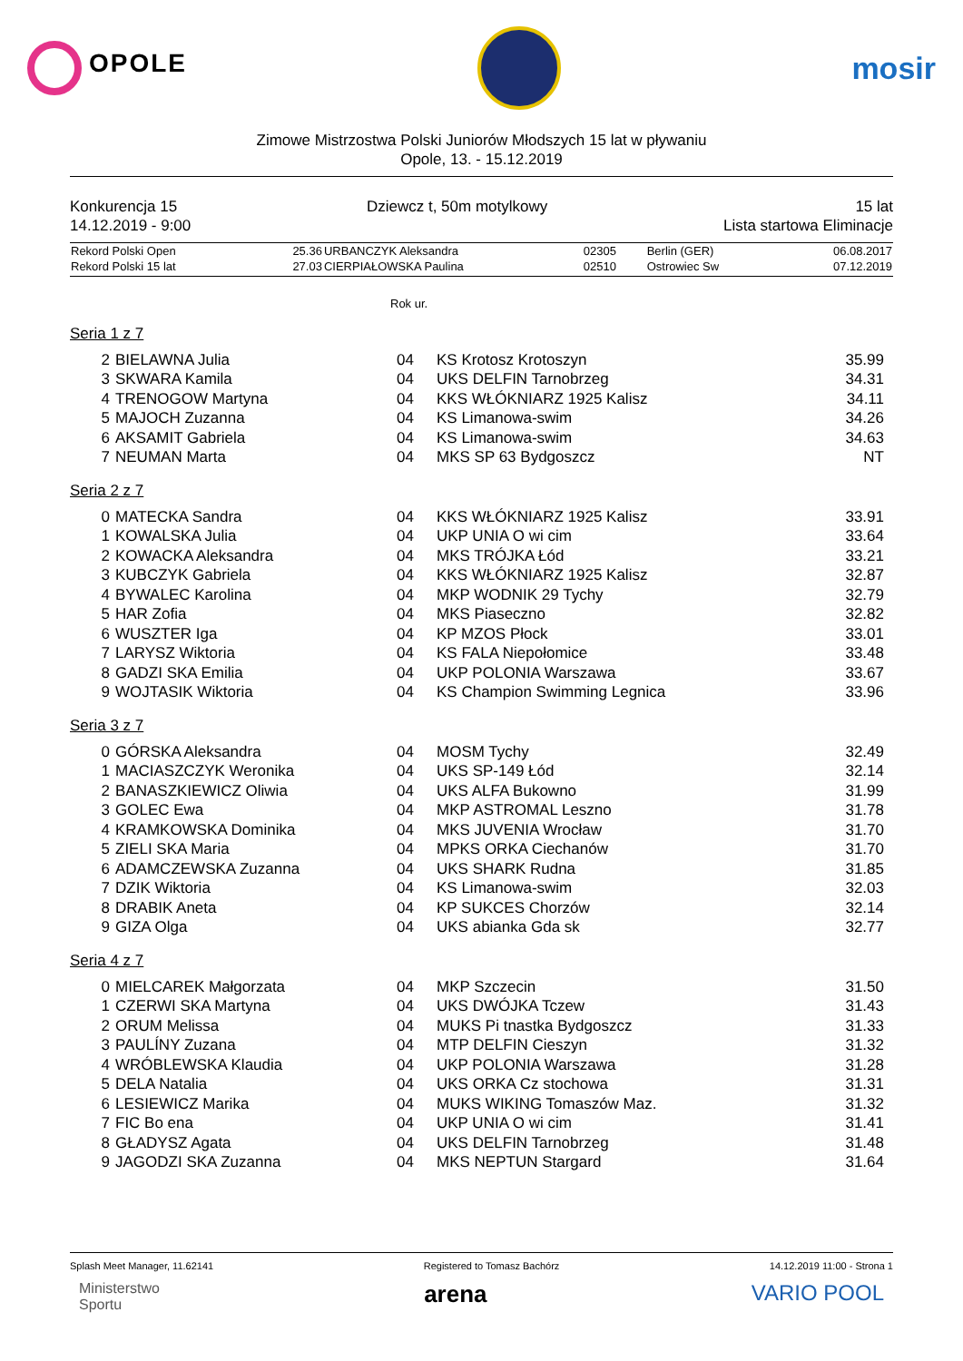OPOLE
mosir
Zimowe Mistrzostwa Polski Juniorów Młodszych 15 lat w pływaniu
Opole, 13. - 15.12.2019
Konkurencja 15
14.12.2019 - 9:00
Dziewcz t, 50m motylkowy 15 lat
Lista startowa Eliminacje
| Rekord Polski Open | 25.36 | URBANCZYK Aleksandra | 02305 | Berlin (GER) | 06.08.2017 |
| Rekord Polski 15 lat | 27.03 | CIERPIAŁOWSKA Paulina | 02510 | Ostrowiec Sw | 07.12.2019 |
Rok ur.
Seria 1 z 7
| 2 | BIELAWNA Julia | 04 | KS Krotosz Krotoszyn | 35.99 |
| 3 | SKWARA Kamila | 04 | UKS DELFIN Tarnobrzeg | 34.31 |
| 4 | TRENOGOW Martyna | 04 | KKS WŁÓKNIARZ 1925 Kalisz | 34.11 |
| 5 | MAJOCH Zuzanna | 04 | KS Limanowa-swim | 34.26 |
| 6 | AKSAMIT Gabriela | 04 | KS Limanowa-swim | 34.63 |
| 7 | NEUMAN Marta | 04 | MKS SP 63 Bydgoszcz | NT |
Seria 2 z 7
| 0 | MATECKA Sandra | 04 | KKS WŁÓKNIARZ 1925 Kalisz | 33.91 |
| 1 | KOWALSKA Julia | 04 | UKP UNIA O wi cim | 33.64 |
| 2 | KOWACKA Aleksandra | 04 | MKS TRÓJKA Łód | 33.21 |
| 3 | KUBCZYK Gabriela | 04 | KKS WŁÓKNIARZ 1925 Kalisz | 32.87 |
| 4 | BYWALEC Karolina | 04 | MKP WODNIK 29 Tychy | 32.79 |
| 5 | HAR Zofia | 04 | MKS Piaseczno | 32.82 |
| 6 | WUSZTER Iga | 04 | KP MZOS Płock | 33.01 |
| 7 | LARYSZ Wiktoria | 04 | KS FALA Niepołomice | 33.48 |
| 8 | GADZI SKA Emilia | 04 | UKP POLONIA Warszawa | 33.67 |
| 9 | WOJTASIK Wiktoria | 04 | KS Champion Swimming Legnica | 33.96 |
Seria 3 z 7
| 0 | GÓRSKA Aleksandra | 04 | MOSM Tychy | 32.49 |
| 1 | MACIASZCZYK Weronika | 04 | UKS SP-149 Łód | 32.14 |
| 2 | BANASZKIEWICZ Oliwia | 04 | UKS ALFA Bukowno | 31.99 |
| 3 | GOLEC Ewa | 04 | MKP ASTROMAL Leszno | 31.78 |
| 4 | KRAMKOWSKA Dominika | 04 | MKS JUVENIA Wrocław | 31.70 |
| 5 | ZIELI SKA Maria | 04 | MPKS ORKA Ciechanów | 31.70 |
| 6 | ADAMCZEWSKA Zuzanna | 04 | UKS SHARK Rudna | 31.85 |
| 7 | DZIK Wiktoria | 04 | KS Limanowa-swim | 32.03 |
| 8 | DRABIK Aneta | 04 | KP SUKCES Chorzów | 32.14 |
| 9 | GIZA Olga | 04 | UKS abianka Gda sk | 32.77 |
Seria 4 z 7
| 0 | MIELCAREK Małgorzata | 04 | MKP Szczecin | 31.50 |
| 1 | CZERWI SKA Martyna | 04 | UKS DWÓJKA Tczew | 31.43 |
| 2 | ORUM Melissa | 04 | MUKS Pi tnastka Bydgoszcz | 31.33 |
| 3 | PAULÍNY Zuzana | 04 | MTP DELFIN Cieszyn | 31.32 |
| 4 | WRÓBLEWSKA Klaudia | 04 | UKP POLONIA Warszawa | 31.28 |
| 5 | DELA Natalia | 04 | UKS ORKA Cz stochowa | 31.31 |
| 6 | LESIEWICZ Marika | 04 | MUKS WIKING Tomaszów Maz. | 31.32 |
| 7 | FIC Bo ena | 04 | UKP UNIA O wi cim | 31.41 |
| 8 | GŁADYSZ Agata | 04 | UKS DELFIN Tarnobrzeg | 31.48 |
| 9 | JAGODZI SKA Zuzanna | 04 | MKS NEPTUN Stargard | 31.64 |
Splash Meet Manager, 11.62141 Registered to Tomasz Bachórz 14.12.2019 11:00 - Strona 1
Ministerstwo
Sportu
arena VARIO POOL